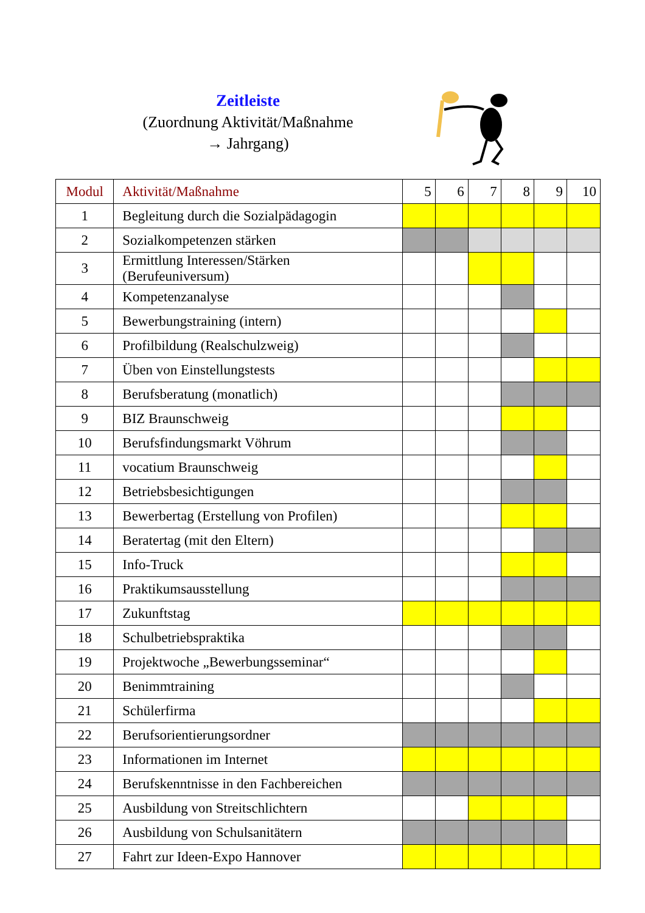Zeitleiste
(Zuordnung Aktivität/Maßnahme
→ Jahrgang)
| Modul | Aktivität/Maßnahme | 5 | 6 | 7 | 8 | 9 | 10 |
| --- | --- | --- | --- | --- | --- | --- | --- |
| 1 | Begleitung durch die Sozialpädagogin | | | | | | |
| 2 | Sozialkompetenzen stärken | | | | | | |
| 3 | Ermittlung Interessen/Stärken (Berufeuniversum) | | | | | | |
| 4 | Kompetenzanalyse | | | | | | |
| 5 | Bewerbungstraining (intern) | | | | | | |
| 6 | Profilbildung (Realschulzweig) | | | | | | |
| 7 | Üben von Einstellungstests | | | | | | |
| 8 | Berufsberatung (monatlich) | | | | | | |
| 9 | BIZ Braunschweig | | | | | | |
| 10 | Berufsfindungsmarkt Vöhrum | | | | | | |
| 11 | vocatium Braunschweig | | | | | | |
| 12 | Betriebsbesichtigungen | | | | | | |
| 13 | Bewerbertag (Erstellung von Profilen) | | | | | | |
| 14 | Beratertag (mit den Eltern) | | | | | | |
| 15 | Info-Truck | | | | | | |
| 16 | Praktikumsausstellung | | | | | | |
| 17 | Zukunftstag | | | | | | |
| 18 | Schulbetriebspraktika | | | | | | |
| 19 | Projektwoche „Bewerbungsseminar“ | | | | | | |
| 20 | Benimmtraining | | | | | | |
| 21 | Schülerfirma | | | | | | |
| 22 | Berufsorientierungsordner | | | | | | |
| 23 | Informationen im Internet | | | | | | |
| 24 | Berufskenntnisse in den Fachbereichen | | | | | | |
| 25 | Ausbildung von Streitschlichtern | | | | | | |
| 26 | Ausbildung von Schulsanitätern | | | | | | |
| 27 | Fahrt zur Ideen-Expo Hannover | | | | | | |